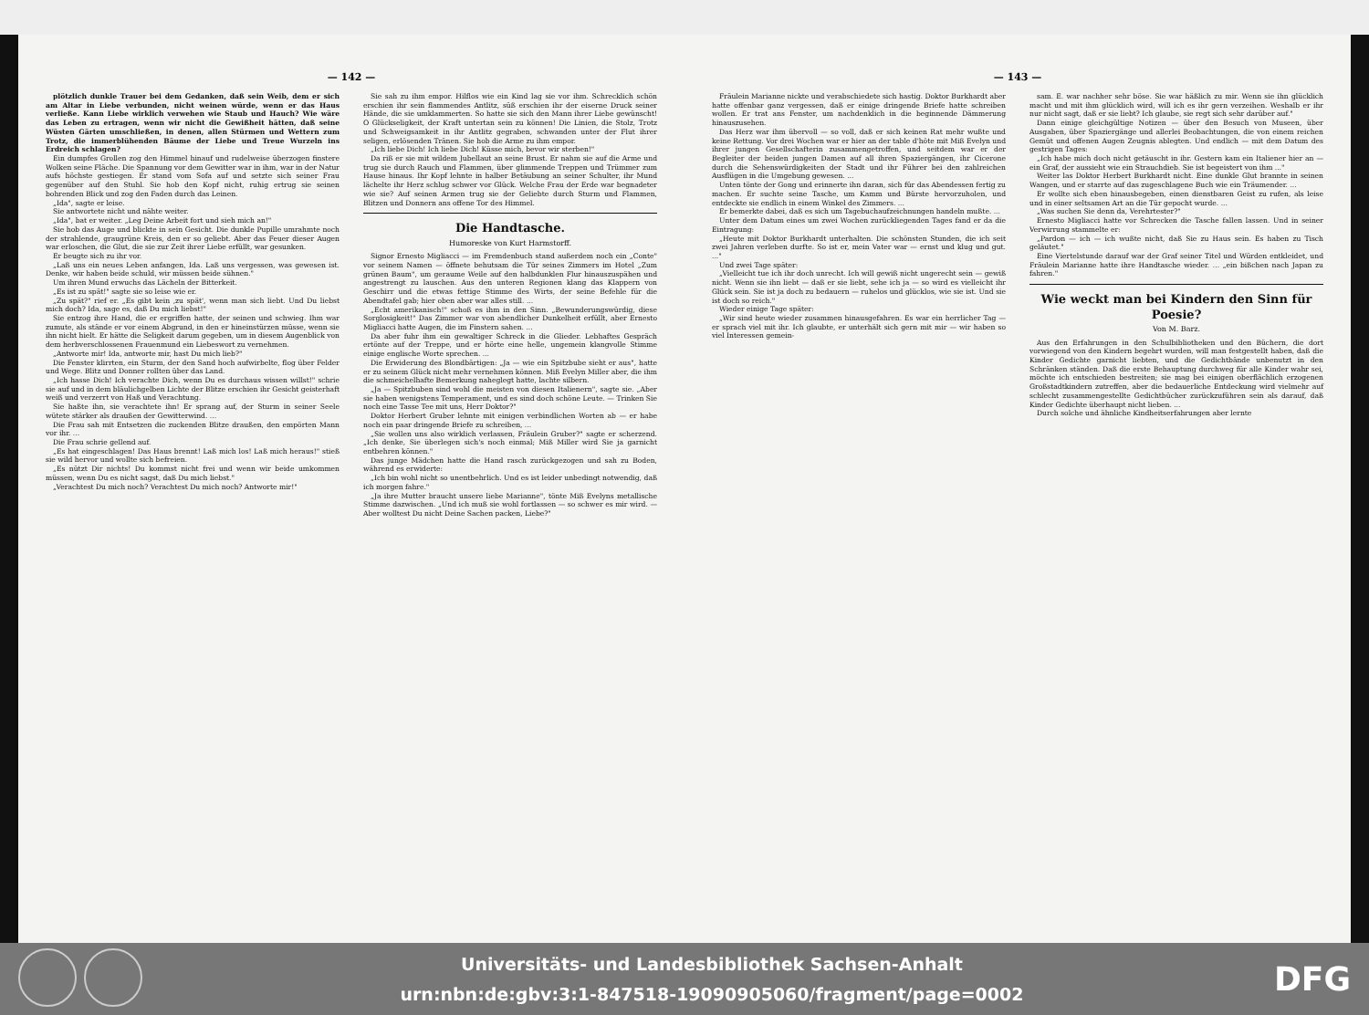— 142 —
plötzlich dunkle Trauer bei dem Gedanken, daß sein Weib, dem er sich am Altar in Liebe verbunden, nicht weinen würde, wenn er das Haus verließe. Kann Liebe wirklich verwehen wie Staub und Hauch? Wie wäre das Leben zu ertragen, wenn wir nicht die Gewißheit hätten, daß seine Wüsten Gärten umschließen, in denen, allen Stürmen und Wettern zum Trotz, die immerblühenden Bäume der Liebe und Treue Wurzeln ins Erdreich schlagen?
Ein dumpfes Grollen zog den Himmel hinauf und rudelweise überzogen finstere Wolken seine Fläche. Die Spannung vor dem Gewitter war in ihm, war in der Natur aufs höchste gestiegen. Er stand vom Sofa auf und setzte sich seiner Frau gegenüber auf den Stuhl. Sie hob den Kopf nicht, ruhig ertrug sie seinen bohrenden Blick und zog den Faden durch das Leinen.
„Ida", sagte er leise.
Sie antwortete nicht und nähte weiter.
„Ida", bat er weiter. „Leg Deine Arbeit fort und sieh mich an!"
Sie hob das Auge und blickte in sein Gesicht. Die dunkle Pupille umrahmte noch der strahlende, graugrüne Kreis, den er so geliebt. Aber das Feuer dieser Augen war erloschen, die Glut, die sie zur Zeit ihrer Liebe erfüllt, war gesunken.
Er beugte sich zu ihr vor.
„Laß uns ein neues Leben anfangen, Ida. Laß uns vergessen, was gewesen ist. Denke, wir haben beide schuld, wir müssen beide sühnen."
Um ihren Mund erwuchs das Lächeln der Bitterkeit.
„Es ist zu spät!" sagte sie so leise wie er.
„Zu spät?" rief er. „Es gibt kein ‚zu spät', wenn man sich liebt. Und Du liebst mich doch? Ida, sage es, daß Du mich liebst!"
Sie entzog ihre Hand, die er ergriffen hatte, der seinen und schwieg. Ihm war zumute, als stände er vor einem Abgrund, in den er hineinstürzen müsse, wenn sie ihn nicht hielt. Er hätte die Seligkeit darum gegeben, um in diesem Augenblick von dem herbverschlossenen Frauenmund ein Liebeswort zu vernehmen.
„Antworte mir! Ida, antworte mir, hast Du mich lieb?"
Die Fenster klirrten, ein Sturm, der den Sand hoch aufwirbelte, flog über Felder und Wege. Blitz und Donner rollten über das Land.
„Ich hasse Dich! Ich verachte Dich, wenn Du es durchaus wissen willst!" schrie sie auf und in dem bläulichgelben Lichte der Blitze erschien ihr Gesicht geisterhaft weiß und verzerrt von Haß und Verachtung.
Sie haßte ihn, sie verachtete ihn! Er sprang auf, der Sturm in seiner Seele wütete stärker als draußen der Gewitterwind. ...
Die Frau sah mit Entsetzen die zuckenden Blitze draußen, den empörten Mann vor ihr. ...
Die Frau schrie gellend auf.
„Es hat eingeschlagen! Das Haus brennt! Laß mich los! Laß mich heraus!" stieß sie wild hervor und wollte sich befreien.
„Es nützt Dir nichts! Du kommst nicht frei und wenn wir beide umkommen müssen, wenn Du es nicht sagst, daß Du mich liebst."
„Verachtest Du mich noch? Verachtest Du mich noch? Antworte mir!"
Sie sah zu ihm empor. Hilflos wie ein Kind lag sie vor ihm. Schrecklich schön erschien ihr sein flammendes Antlitz, süß erschien ihr der eiserne Druck seiner Hände, die sie umklammerten. So hatte sie sich den Mann ihrer Liebe gewünscht! O Glückseligkeit, der Kraft untertan sein zu können! Die Linien, die Stolz, Trotz und Schweigsamkeit in ihr Antlitz gegraben, schwanden unter der Flut ihrer seligen, erlösenden Tränen. Sie hob die Arme zu ihm empor.
„Ich liebe Dich! Ich liebe Dich! Küsse mich, bevor wir sterben!"
Da riß er sie mit wildem Jubellaut an seine Brust. Er nahm sie auf die Arme und trug sie durch Rauch und Flammen, über glimmende Treppen und Trümmer zum Hause hinaus. Ihr Kopf lehnte in halber Betäubung an seiner Schulter, ihr Mund lächelte ihr Herz schlug schwer vor Glück. Welche Frau der Erde war begnadeter wie sie? Auf seinen Armen trug sie der Geliebte durch Sturm und Flammen, Blitzen und Donnern ans offene Tor des Himmel.
Die Handtasche.
Humoreske von Kurt Harmstorff.
Signor Ernesto Migliacci — im Fremdenbuch stand außerdem noch ein „Conte" vor seinem Namen — öffnete behutsam die Tür seines Zimmers im Hotel „Zum grünen Baum", um geraume Weile auf den halbdunklen Flur hinauszuspähen und angestrengt zu lauschen. Aus den unteren Regionen klang das Klappern von Geschirr und die etwas fettige Stimme des Wirts, der seine Befehle für die Abendtafel gab; hier oben aber war alles still. ...
„Echt amerikanisch!" schoß es ihm in den Sinn. „Bewunderungswürdig, diese Sorglosigkeit!" Das Zimmer war von abendlicher Dunkelheit erfüllt, aber Ernesto Migliacci hatte Augen, die im Finstern sahen. ...
Da aber fuhr ihm ein gewaltiger Schreck in die Glieder. Lebhaftes Gespräch ertönte auf der Treppe, und er hörte eine helle, ungemein klangvolle Stimme einige englische Worte sprechen. ...
Die Erwiderung des Blondbärtigen: „Ja — wie ein Spitzbube sieht er aus", hatte er zu seinem Glück nicht mehr vernehmen können. Miß Evelyn Miller aber, die ihm die schmeichelhafte Bemerkung naheglegt hatte, lachte silbern.
„Ja — Spitzbuben sind wohl die meisten von diesen Italienern", sagte sie. „Aber sie haben wenigstens Temperament, und es sind doch schöne Leute. — Trinken Sie noch eine Tasse Tee mit uns, Herr Doktor?"
Doktor Herbert Gruber lehnte mit einigen verbindlichen Worten ab — er habe noch ein paar dringende Briefe zu schreiben, ...
„Sie wollen uns also wirklich verlassen, Fräulein Gruber?" sagte er scherzend. „Ich denke, Sie überlegen sich's noch einmal; Miß Miller wird Sie ja garnicht entbehren können."
Das junge Mädchen hatte die Hand rasch zurückgezogen und sah zu Boden, während es erwiderte:
„Ich bin wohl nicht so unentbehrlich. Und es ist leider unbedingt notwendig, daß ich morgen fahre."
„Ja ihre Mutter braucht unsere liebe Marianne", tönte Miß Evelyns metallische Stimme dazwischen. „Und ich muß sie wohl fortlassen — so schwer es mir wird. — Aber wolltest Du nicht Deine Sachen packen, Liebe?"
— 143 —
Fräulein Marianne nickte und verabschiedete sich hastig. Doktor Burkhardt aber hatte offenbar ganz vergessen, daß er einige dringende Briefe hatte schreiben wollen. Er trat ans Fenster, um nachdenklich in die beginnende Dämmerung hinauszusehen.
Das Herz war ihm übervoll — so voll, daß er sich keinen Rat mehr wußte und keine Rettung. Vor drei Wochen war er hier an der table d'hôte mit Miß Evelyn und ihrer jungen Gesellschafterin zusammengetroffen, und seitdem war er der Begleiter der beiden jungen Damen auf all ihren Spaziergängen, ihr Cicerone durch die Sehenswürdigkeiten der Stadt und ihr Führer bei den zahlreichen Ausflügen in die Umgebung gewesen. ...
Unten tönte der Gong und erinnerte ihn daran, sich für das Abendessen fertig zu machen. Er suchte seine Tasche, um Kamm und Bürste hervorzuholen, und entdeckte sie endlich in einem Winkel des Zimmers. ...
Er bemerkte dabei, daß es sich um Tagebuchaufzeichnungen handeln mußte. ...
Unter dem Datum eines um zwei Wochen zurückliegenden Tages fand er da die Eintragung:
„Heute mit Doktor Burkhardt unterhalten. Die schönsten Stunden, die ich seit zwei Jahren verleben durfte. So ist er, mein Vater war — ernst und klug und gut. ..."
Und zwei Tage später:
„Vielleicht tue ich ihr doch unrecht. Ich will gewiß nicht ungerecht sein — gewiß nicht. Wenn sie ihn liebt — daß er sie liebt, sehe ich ja — so wird es vielleicht ihr Glück sein. Sie ist ja doch zu bedauern — ruhelos und glücklos, wie sie ist. Und sie ist doch so reich."
Wieder einige Tage später:
„Wir sind heute wieder zusammen hinausgefahren. Es war ein herrlicher Tag — er sprach viel mit ihr. Ich glaubte, er unterhält sich gern mit mir — wir haben so viel Interessen gemein-
sam. E. war nachher sehr böse. Sie war häßlich zu mir. Wenn sie ihn glücklich macht und mit ihm glücklich wird, will ich es ihr gern verzeihen. Weshalb er ihr nur nicht sagt, daß er sie liebt? Ich glaube, sie regt sich sehr darüber auf."
Dann einige gleichgültige Notizen — über den Besuch von Museen, über Ausgaben, über Spaziergänge und allerlei Beobachtungen, die von einem reichen Gemüt und offenen Augen Zeugnis ablegten. Und endlich — mit dem Datum des gestrigen Tages:
„Ich habe mich doch nicht getäuscht in ihr. Gestern kam ein Italiener hier an — ein Graf, der aussieht wie ein Strauchdieb. Sie ist begeistert von ihm ..."
Weiter las Doktor Herbert Burkhardt nicht. Eine dunkle Glut brannte in seinen Wangen, und er starrte auf das zugeschlagene Buch wie ein Träumender. ...
Er wollte sich eben hinausbegeben, einen dienstbaren Geist zu rufen, als leise und in einer seltsamen Art an die Tür gepocht wurde. ...
„Was suchen Sie denn da, Verehrtester?"
Ernesto Migliacci hatte vor Schrecken die Tasche fallen lassen. Und in seiner Verwirrung stammelte er:
„Pardon — ich — ich wußte nicht, daß Sie zu Haus sein. Es haben zu Tisch geläutet."
Eine Viertelstunde darauf war der Graf seiner Titel und Würden entkleidet, und Fräulein Marianne hatte ihre Handtasche wieder. ... „ein bißchen nach Japan zu fahren."
Wie weckt man bei Kindern den Sinn für Poesie?
Von M. Barz.
Aus den Erfahrungen in den Schulbibliotheken und den Büchern, die dort vorwiegend von den Kindern begehrt wurden, will man festgestellt haben, daß die Kinder Gedichte garnicht liebten, und die Gedichtbände unbenutzt in den Schränken ständen. Daß die erste Behauptung durchweg für alle Kinder wahr sei, möchte ich entschieden bestreiten; sie mag bei einigen oberflächlich erzogenen Großstadtkindern zutreffen, aber die bedauerliche Entdeckung wird vielmehr auf schlecht zusammengestellte Gedichtbücher zurückzuführen sein als darauf, daß Kinder Gedichte überhaupt nicht lieben. ...
Durch solche und ähnliche Kindheitserfahrungen aber lernte
Universitäts- und Landesbibliothek Sachsen-Anhalt
urn:nbn:de:gbv:3:1-847518-19090905060/fragment/page=0002
DFG